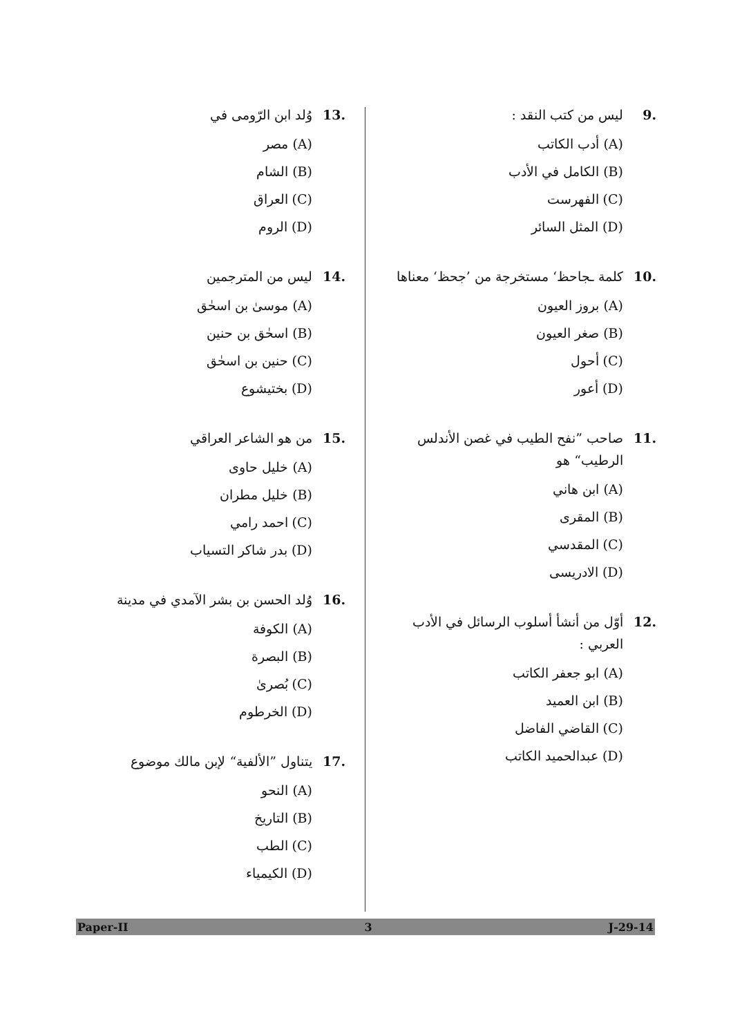.9 ليس من كتب النقد :
(A) أدب الكاتب
(B) الكامل في الأدب
(C) الفهرست
(D) المثل السائر
.10 كلمة ـجاحظ‘ مستخرجة من ’جحظ‘ معناها
(A) بروز العيون
(B) صغر العيون
(C) أحول
(D) أعور
.11 صاحب ”نفح الطيب في غصن الأندلس الرطيب“ هو
(A) ابن هاني
(B) المقرى
(C) المقدسي
(D) الادريسى
.12 أوّل من أنشأ أسلوب الرسائل في الأدب العربي :
(A) ابو جعفر الكاتب
(B) ابن العميد
(C) القاضي الفاضل
(D) عبدالحميد الكاتب
.13 وُلد ابن الرّومى في
(A) مصر
(B) الشام
(C) العراق
(D) الروم
.14 ليس من المترجمين
(A) موسىٰ بن اسحٰق
(B) اسحٰق بن حنين
(C) حنين بن اسحٰق
(D) بختيشوع
.15 من هو الشاعر العراقي
(A) خليل حاوى
(B) خليل مطران
(C) احمد رامي
(D) بدر شاكر التسياب
.16 وُلد الحسن بن بشر الآمدي في مدينة
(A) الكوفة
(B) البصرة
(C) بُصرىٰ
(D) الخرطوم
.17 يتناول ”الألفية“ لإبن مالك موضوع
(A) النحو
(B) التاريخ
(C) الطب
(D) الكيمياء
Paper-II 3 J-29-14